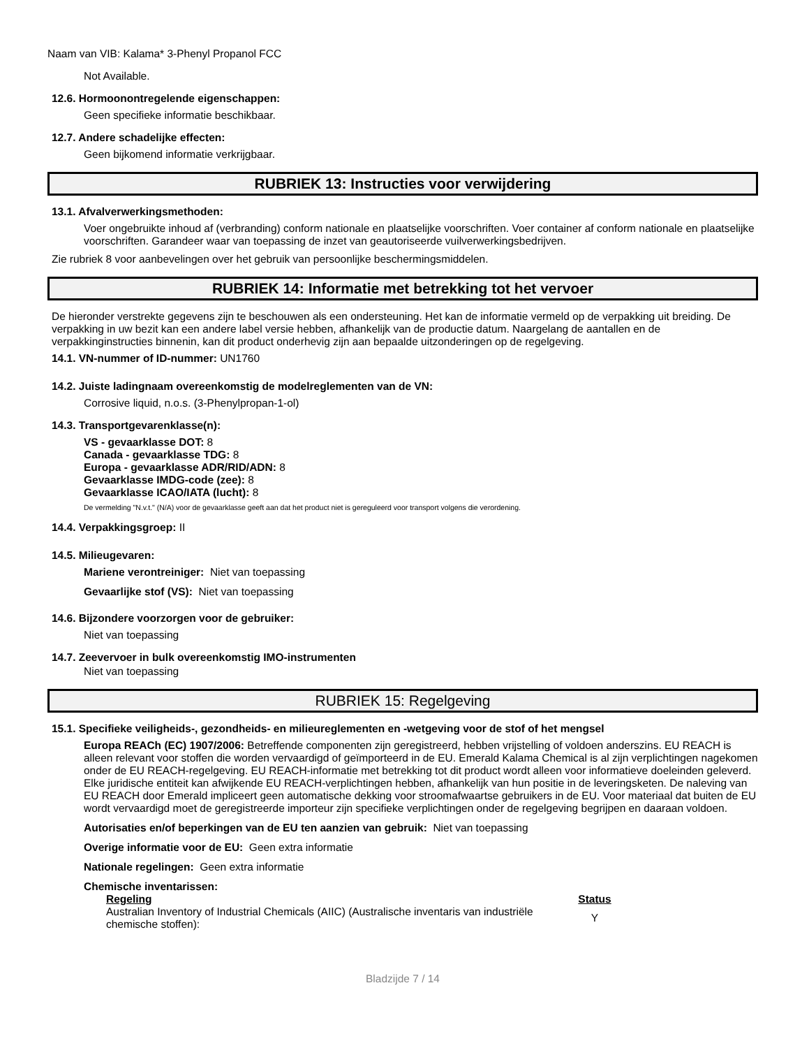Naam van VIB: Kalama* 3-Phenyl Propanol FCC
Not Available.
12.6. Hormoonontregelende eigenschappen:
Geen specifieke informatie beschikbaar.
12.7. Andere schadelijke effecten:
Geen bijkomend informatie verkrijgbaar.
RUBRIEK 13: Instructies voor verwijdering
13.1. Afvalverwerkingsmethoden:
Voer ongebruikte inhoud af (verbranding) conform nationale en plaatselijke voorschriften. Voer container af conform nationale en plaatselijke voorschriften. Garandeer waar van toepassing de inzet van geautoriseerde vuilverwerkingsbedrijven.
Zie rubriek 8 voor aanbevelingen over het gebruik van persoonlijke beschermingsmiddelen.
RUBRIEK 14: Informatie met betrekking tot het vervoer
De hieronder verstrekte gegevens zijn te beschouwen als een ondersteuning. Het kan de informatie vermeld op de verpakking uit breiding. De verpakking in uw bezit kan een andere label versie hebben, afhankelijk van de productie datum. Naargelang de aantallen en de verpakkinginstructies binnenin, kan dit product onderhevig zijn aan bepaalde uitzonderingen op de regelgeving.
14.1. VN-nummer of ID-nummer: UN1760
14.2. Juiste ladingnaam overeenkomstig de modelreglementen van de VN:
Corrosive liquid, n.o.s. (3-Phenylpropan-1-ol)
14.3. Transportgevarenklasse(n):
VS - gevaarklasse DOT: 8
Canada - gevaarklasse TDG: 8
Europa - gevaarklasse ADR/RID/ADN: 8
Gevaarklasse IMDG-code (zee): 8
Gevaarklasse ICAO/IATA (lucht): 8
De vermelding "N.v.t." (N/A) voor de gevaarklasse geeft aan dat het product niet is gereguleerd voor transport volgens die verordening.
14.4. Verpakkingsgroep: II
14.5. Milieugevaren:
Mariene verontreiniger: Niet van toepassing
Gevaarlijke stof (VS): Niet van toepassing
14.6. Bijzondere voorzorgen voor de gebruiker:
Niet van toepassing
14.7. Zeevervoer in bulk overeenkomstig IMO-instrumenten
Niet van toepassing
RUBRIEK 15: Regelgeving
15.1. Specifieke veiligheids-, gezondheids- en milieureglementen en -wetgeving voor de stof of het mengsel
Europa REACh (EC) 1907/2006: Betreffende componenten zijn geregistreerd, hebben vrijstelling of voldoen anderszins. EU REACH is alleen relevant voor stoffen die worden vervaardigd of geïmporteerd in de EU. Emerald Kalama Chemical is al zijn verplichtingen nagekomen onder de EU REACH-regelgeving. EU REACH-informatie met betrekking tot dit product wordt alleen voor informatieve doeleinden geleverd. Elke juridische entiteit kan afwijkende EU REACH-verplichtingen hebben, afhankelijk van hun positie in de leveringsketen. De naleving van EU REACH door Emerald impliceert geen automatische dekking voor stroomafwaartse gebruikers in de EU. Voor materiaal dat buiten de EU wordt vervaardigd moet de geregistreerde importeur zijn specifieke verplichtingen onder de regelgeving begrijpen en daaraan voldoen.
Autorisaties en/of beperkingen van de EU ten aanzien van gebruik: Niet van toepassing
Overige informatie voor de EU: Geen extra informatie
Nationale regelingen: Geen extra informatie
Chemische inventarissen:
| Regeling | Status |
| --- | --- |
| Australian Inventory of Industrial Chemicals (AIIC) (Australische inventaris van industriële chemische stoffen): | Y |
Bladzijde 7 / 14